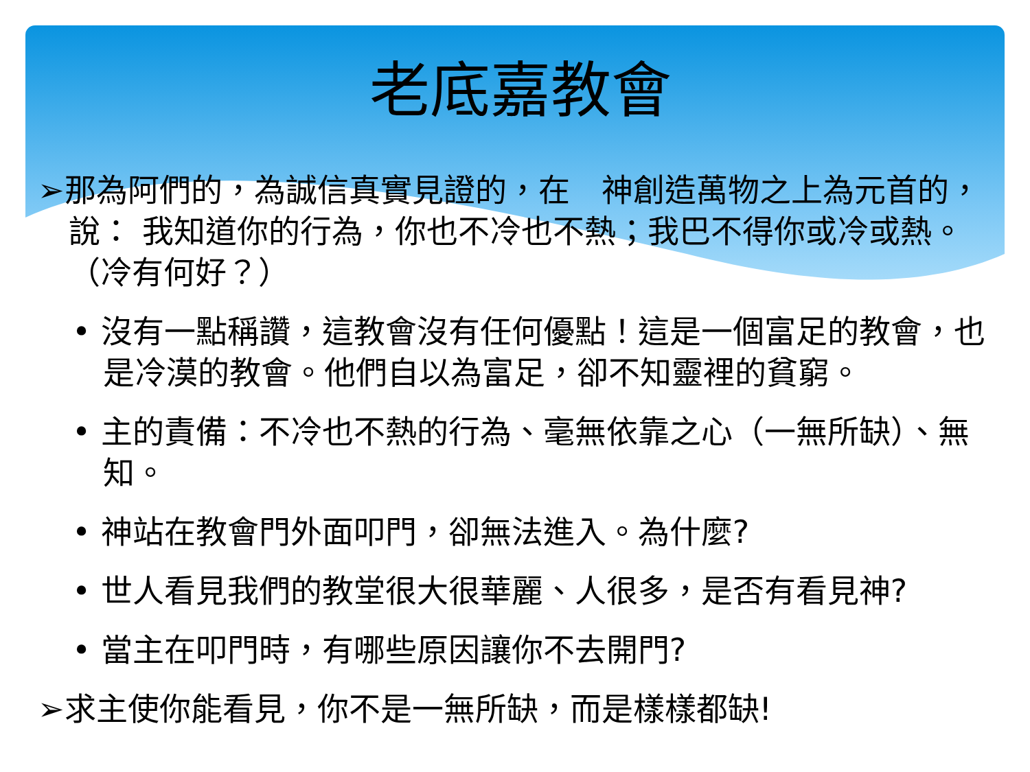老底嘉教會
➢那為阿們的，為誠信真實見證的，在　神創造萬物之上為元首的，說： 我知道你的行為，你也不冷也不熱；我巴不得你或冷或熱。（冷有何好？）
• 沒有一點稱讚，這教會沒有任何優點！這是一個富足的教會，也是冷漠的教會。他們自以為富足，卻不知靈裡的貧窮。
• 主的責備：不冷也不熱的行為、毫無依靠之心（一無所缺）、無知。
• 神站在教會門外面叩門，卻無法進入。為什麼?
• 世人看見我們的教堂很大很華麗、人很多，是否有看見神?
• 當主在叩門時，有哪些原因讓你不去開門?
➢求主使你能看見，你不是一無所缺，而是樣樣都缺!